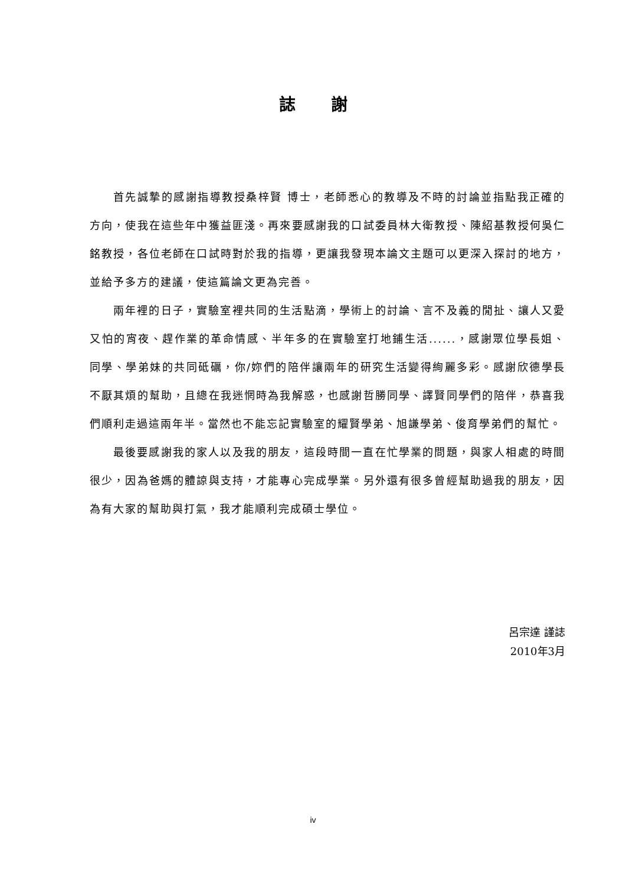誌謝
首先誠摯的感謝指導教授桑梓賢 博士，老師悉心的教導及不時的討論並指點我正確的方向，使我在這些年中獲益匪淺。再來要感謝我的口試委員林大衛教授、陳紹基教授何吳仁銘教授，各位老師在口試時對於我的指導，更讓我發現本論文主題可以更深入探討的地方，並給予多方的建議，使這篇論文更為完善。
兩年裡的日子，實驗室裡共同的生活點滴，學術上的討論、言不及義的閒扯、讓人又愛又怕的宵夜、趕作業的革命情感、半年多的在實驗室打地鋪生活......，感謝眾位學長姐、同學、學弟妹的共同砥礪，你/妳們的陪伴讓兩年的研究生活變得絢麗多彩。感謝欣德學長不厭其煩的幫助，且總在我迷惘時為我解惑，也感謝哲勝同學、譯賢同學們的陪伴，恭喜我們順利走過這兩年半。當然也不能忘記實驗室的耀賢學弟、旭謙學弟、俊育學弟們的幫忙。
最後要感謝我的家人以及我的朋友，這段時間一直在忙學業的問題，與家人相處的時間很少，因為爸媽的體諒與支持，才能專心完成學業。另外還有很多曾經幫助過我的朋友，因為有大家的幫助與打氣，我才能順利完成碩士學位。
呂宗達 謹誌
2010年3月
iv